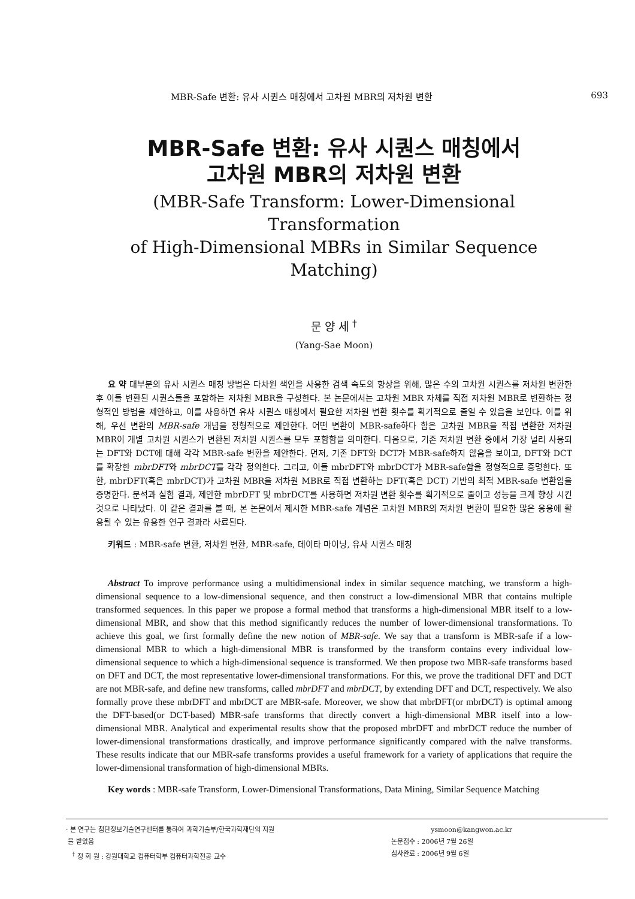MBR-Safe 변환: 유사 시퀀스 매칭에서 고차원 MBR의 저차원 변환 693
MBR-Safe 변환: 유사 시퀀스 매칭에서
고차원 MBR의 저차원 변환
(MBR-Safe Transform: Lower-Dimensional Transformation
of High-Dimensional MBRs in Similar Sequence Matching)
문 양 세 <sup>†</sup>
(Yang-Sae Moon)
요 약 대부분의 유사 시퀀스 매칭 방법은 다차원 색인을 사용한 검색 속도의 향상을 위해, 많은 수의 고차원 시퀀스를 저차원 변환한 후 이들 변환된 시퀀스들을 포함하는 저차원 MBR을 구성한다. 본 논문에서는 고차원 MBR 자체를 직접 저차원 MBR로 변환하는 정형적인 방법을 제안하고, 이를 사용하면 유사 시퀀스 매칭에서 필요한 저차원 변환 횟수를 획기적으로 줄일 수 있음을 보인다. 이를 위해, 우선 변환의 MBR-safe 개념을 정형적으로 제안한다. 어떤 변환이 MBR-safe하다 함은 고차원 MBR을 직접 변환한 저차원 MBR이 개별 고차원 시퀀스가 변환된 저차원 시퀀스를 모두 포함함을 의미한다. 다음으로, 기존 저차원 변환 중에서 가장 널리 사용되는 DFT와 DCT에 대해 각각 MBR-safe 변환을 제안한다. 먼저, 기존 DFT와 DCT가 MBR-safe하지 않음을 보이고, DFT와 DCT를 확장한 mbrDFT와 mbrDCT를 각각 정의한다. 그리고, 이들 mbrDFT와 mbrDCT가 MBR-safe함을 정형적으로 증명한다. 또한, mbrDFT(혹은 mbrDCT)가 고차원 MBR을 저차원 MBR로 직접 변환하는 DFT(혹은 DCT) 기반의 최적 MBR-safe 변환임을 증명한다. 분석과 실험 결과, 제안한 mbrDFT 및 mbrDCT를 사용하면 저차원 변환 횟수를 획기적으로 줄이고 성능을 크게 향상 시킨 것으로 나타났다. 이 같은 결과를 볼 때, 본 논문에서 제시한 MBR-safe 개념은 고차원 MBR의 저차원 변환이 필요한 많은 응용에 활용될 수 있는 유용한 연구 결과라 사료된다.
키워드 : MBR-safe 변환, 저차원 변환, MBR-safe, 데이타 마이닝, 유사 시퀀스 매칭
Abstract To improve performance using a multidimensional index in similar sequence matching, we transform a high-dimensional sequence to a low-dimensional sequence, and then construct a low-dimensional MBR that contains multiple transformed sequences. In this paper we propose a formal method that transforms a high-dimensional MBR itself to a low-dimensional MBR, and show that this method significantly reduces the number of lower-dimensional transformations. To achieve this goal, we first formally define the new notion of MBR-safe. We say that a transform is MBR-safe if a low-dimensional MBR to which a high-dimensional MBR is transformed by the transform contains every individual low-dimensional sequence to which a high-dimensional sequence is transformed. We then propose two MBR-safe transforms based on DFT and DCT, the most representative lower-dimensional transformations. For this, we prove the traditional DFT and DCT are not MBR-safe, and define new transforms, called mbrDFT and mbrDCT, by extending DFT and DCT, respectively. We also formally prove these mbrDFT and mbrDCT are MBR-safe. Moreover, we show that mbrDFT(or mbrDCT) is optimal among the DFT-based(or DCT-based) MBR-safe transforms that directly convert a high-dimensional MBR itself into a low-dimensional MBR. Analytical and experimental results show that the proposed mbrDFT and mbrDCT reduce the number of lower-dimensional transformations drastically, and improve performance significantly compared with the naïve transforms. These results indicate that our MBR-safe transforms provides a useful framework for a variety of applications that require the lower-dimensional transformation of high-dimensional MBRs.
Key words : MBR-safe Transform, Lower-Dimensional Transformations, Data Mining, Similar Sequence Matching
· 본 연구는 첨단정보기술연구센터를 통하여 과학기술부/한국과학재단의 지원
을 받았음
<sup>†</sup> 정 회 원 : 강원대학교 컴퓨터학부 컴퓨터과학전공 교수
ysmoon@kangwon.ac.kr
논문접수 : 2006년 7월 26일
심사완료 : 2006년 9월 6일